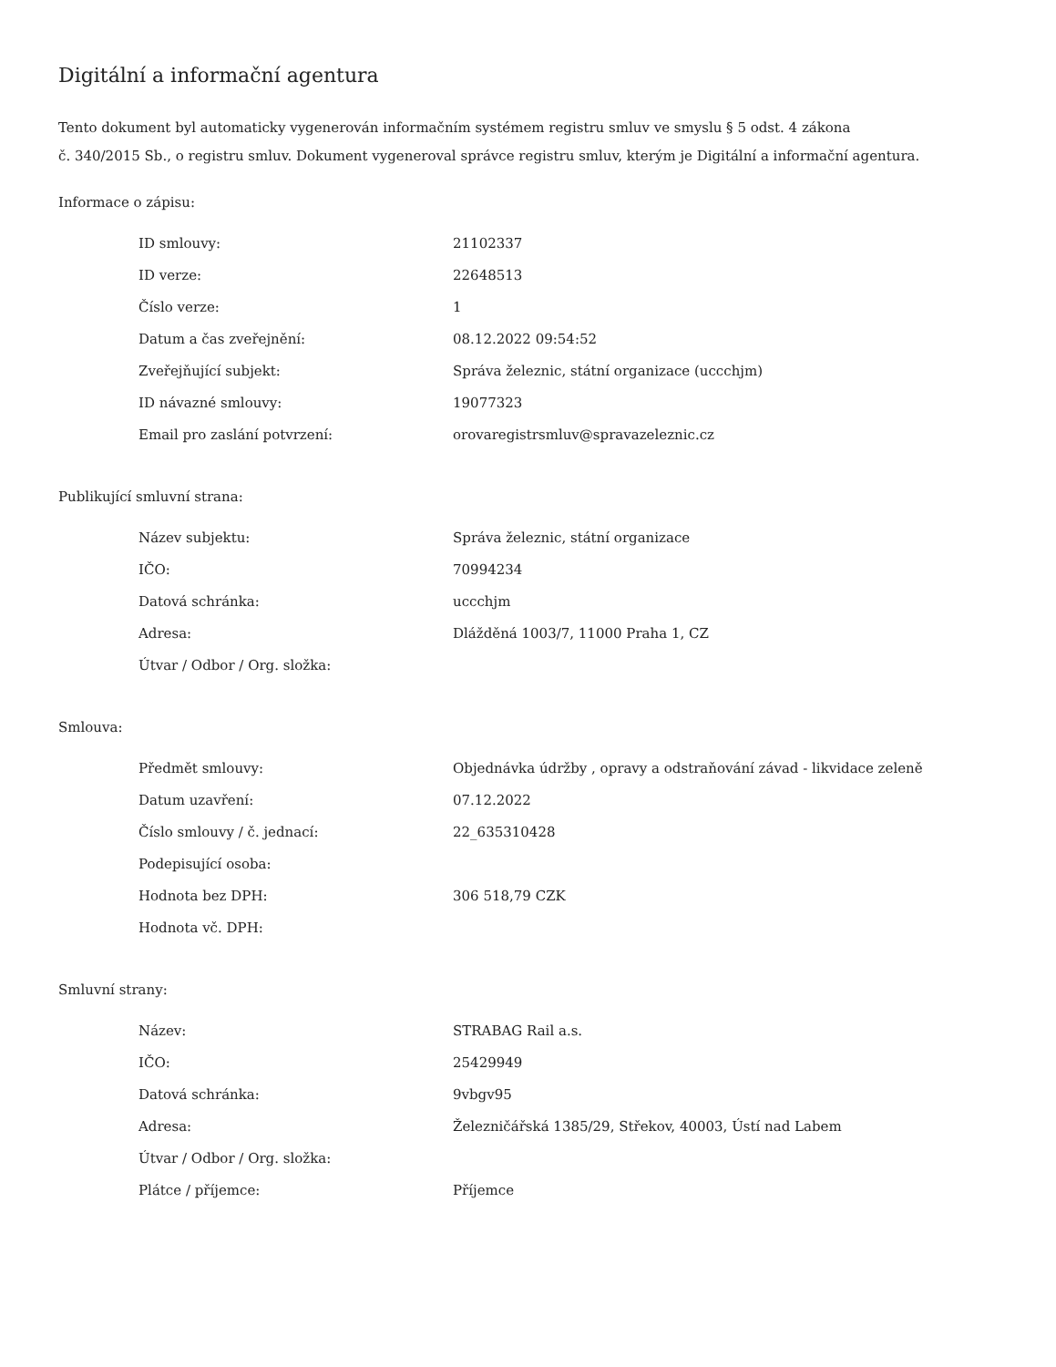Digitální a informační agentura
Tento dokument byl automaticky vygenerován informačním systémem registru smluv ve smyslu § 5 odst. 4 zákona
č. 340/2015 Sb., o registru smluv. Dokument vygeneroval správce registru smluv, kterým je Digitální a informační agentura.
Informace o zápisu:
| ID smlouvy: | 21102337 |
| ID verze: | 22648513 |
| Číslo verze: | 1 |
| Datum a čas zveřejnění: | 08.12.2022 09:54:52 |
| Zveřejňující subjekt: | Správa železnic, státní organizace (uccchjm) |
| ID návazné smlouvy: | 19077323 |
| Email pro zaslání potvrzení: | orovaregistrsmluv@spravazeleznic.cz |
Publikující smluvní strana:
| Název subjektu: | Správa železnic, státní organizace |
| IČO: | 70994234 |
| Datová schránka: | uccchjm |
| Adresa: | Dlážděná 1003/7, 11000 Praha 1, CZ |
| Útvar / Odbor / Org. složka: | |
Smlouva:
| Předmět smlouvy: | Objednávka údržby , opravy a odstraňování závad - likvidace zeleně |
| Datum uzavření: | 07.12.2022 |
| Číslo smlouvy / č. jednací: | 22_635310428 |
| Podepisující osoba: | |
| Hodnota bez DPH: | 306 518,79 CZK |
| Hodnota vč. DPH: | |
Smluvní strany:
| Název: | STRABAG Rail a.s. |
| IČO: | 25429949 |
| Datová schránka: | 9vbgv95 |
| Adresa: | Železničářská 1385/29, Střekov, 40003, Ústí nad Labem |
| Útvar / Odbor / Org. složka: | |
| Plátce / příjemce: | Příjemce |